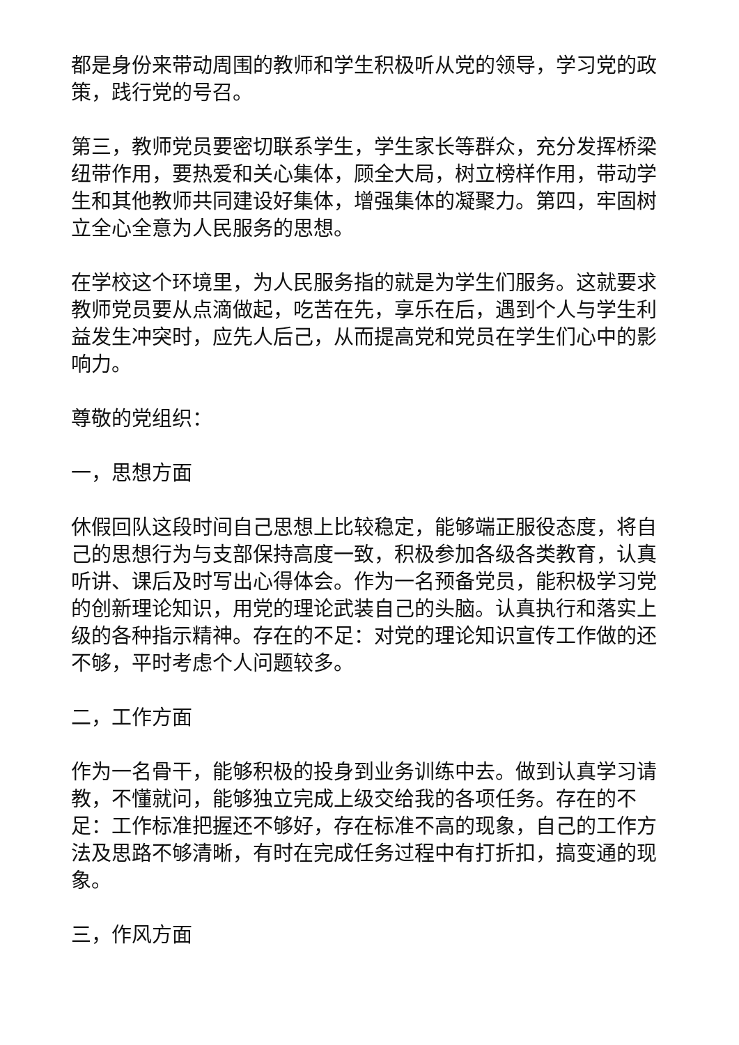都是身份来带动周围的教师和学生积极听从党的领导，学习党的政策，践行党的号召。
第三，教师党员要密切联系学生，学生家长等群众，充分发挥桥梁纽带作用，要热爱和关心集体，顾全大局，树立榜样作用，带动学生和其他教师共同建设好集体，增强集体的凝聚力。第四，牢固树立全心全意为人民服务的思想。
在学校这个环境里，为人民服务指的就是为学生们服务。这就要求教师党员要从点滴做起，吃苦在先，享乐在后，遇到个人与学生利益发生冲突时，应先人后己，从而提高党和党员在学生们心中的影响力。
尊敬的党组织：
一，思想方面
休假回队这段时间自己思想上比较稳定，能够端正服役态度，将自己的思想行为与支部保持高度一致，积极参加各级各类教育，认真听讲、课后及时写出心得体会。作为一名预备党员，能积极学习党的创新理论知识，用党的理论武装自己的头脑。认真执行和落实上级的各种指示精神。存在的不足：对党的理论知识宣传工作做的还不够，平时考虑个人问题较多。
二，工作方面
作为一名骨干，能够积极的投身到业务训练中去。做到认真学习请教，不懂就问，能够独立完成上级交给我的各项任务。存在的不足：工作标准把握还不够好，存在标准不高的现象，自己的工作方法及思路不够清晰，有时在完成任务过程中有打折扣，搞变通的现象。
三，作风方面